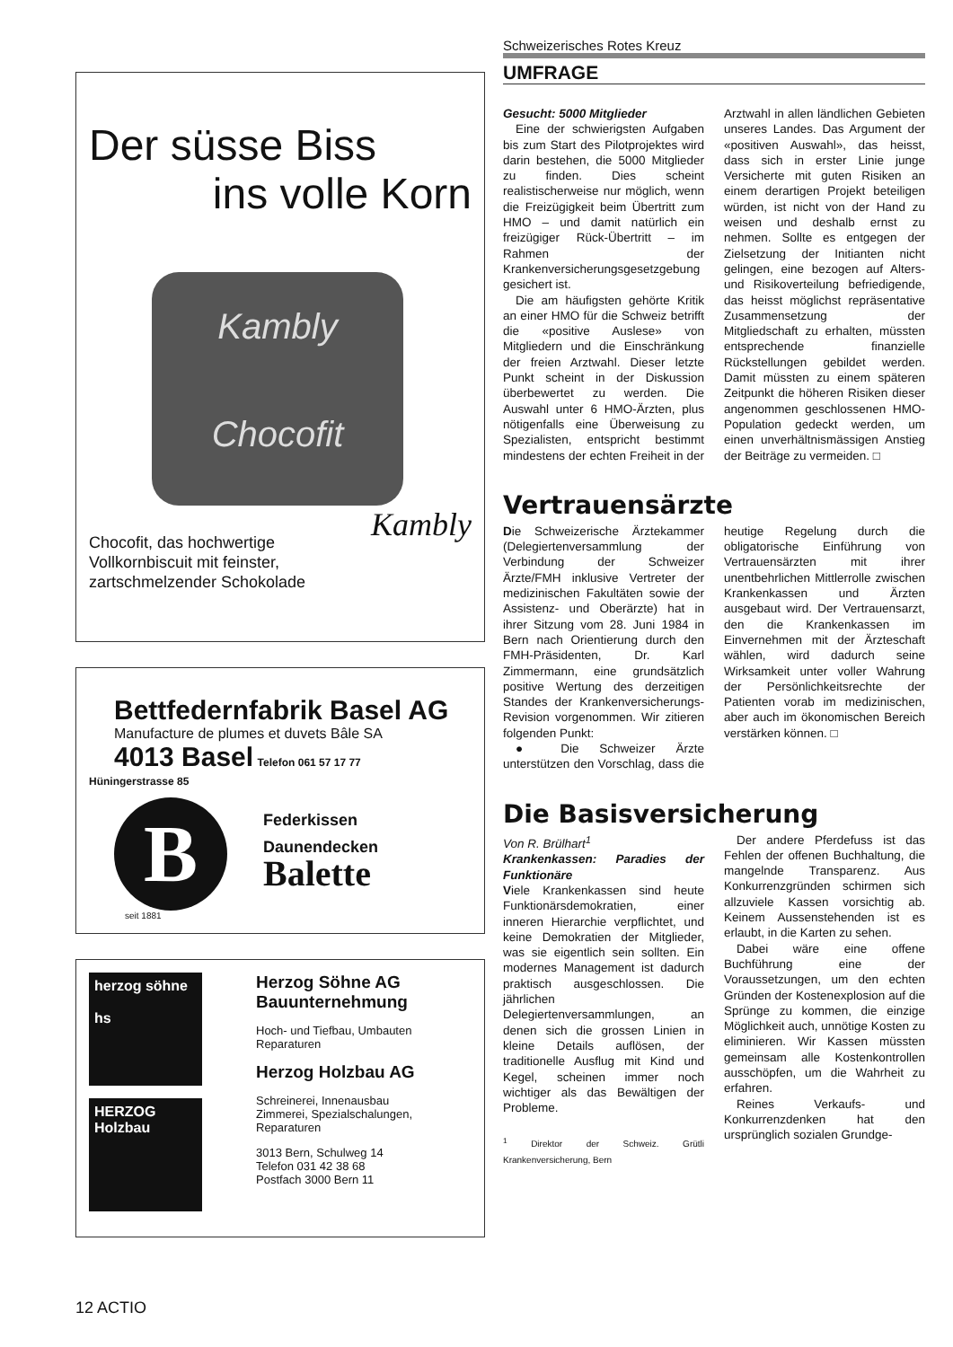Der süsse Biss
ins volle Korn
Kambly
Chocofit
Kambly
Chocofit, das hochwertige
Vollkornbiscuit mit feinster,
zartschmelzender Schokolade
Bettfedernfabrik Basel AG
Manufacture de plumes et duvets Bâle SA
4013 Basel Telefon 061 57 17 77
Hüningerstrasse 85
B
Federkissen
Daunendecken
Balette
seit 1881
herzog söhne
hs
HERZOG
Holzbau
Herzog Söhne AG
Bauunternehmung
Hoch- und Tiefbau, Umbauten
Reparaturen
Herzog Holzbau AG
Schreinerei, Innenausbau
Zimmerei, Spezialschalungen,
Reparaturen
3013 Bern, Schulweg 14
Telefon 031 42 38 68
Postfach 3000 Bern 11
Schweizerisches Rotes Kreuz
UMFRAGE
Gesucht: 5000 Mitglieder
Eine der schwierigsten Aufgaben bis zum Start des Pilotprojektes wird darin bestehen, die 5000 Mitglieder zu finden. Dies scheint realistischerweise nur möglich, wenn die Freizügigkeit beim Übertritt zum HMO – und damit natürlich ein freizügiger Rück-Übertritt – im Rahmen der Krankenversicherungsgesetzgebung gesichert ist.
Die am häufigsten gehörte Kritik an einer HMO für die Schweiz betrifft die «positive Auslese» von Mitgliedern und die Einschränkung der freien Arztwahl. Dieser letzte Punkt scheint in der Diskussion überbewertet zu werden. Die Auswahl unter 6 HMO-Ärzten, plus nötigenfalls eine Überweisung zu Spezialisten, entspricht bestimmt mindestens der echten Freiheit in der Arztwahl in allen ländlichen Gebieten unseres Landes. Das Argument der «positiven Auswahl», das heisst, dass sich in erster Linie junge Versicherte mit guten Risiken an einem derartigen Projekt beteiligen würden, ist nicht von der Hand zu weisen und deshalb ernst zu nehmen. Sollte es entgegen der Zielsetzung der Initianten nicht gelingen, eine bezogen auf Alters- und Risikoverteilung befriedigende, das heisst möglichst repräsentative Zusammensetzung der Mitgliedschaft zu erhalten, müssten entsprechende finanzielle Rückstellungen gebildet werden. Damit müssten zu einem späteren Zeitpunkt die höheren Risiken dieser angenommen geschlossenen HMO-Population gedeckt werden, um einen unverhältnismässigen Anstieg der Beiträge zu vermeiden. □
Vertrauensärzte
Die Schweizerische Ärztekammer (Delegiertenversammlung der Verbindung der Schweizer Ärzte/FMH inklusive Vertreter der medizinischen Fakultäten sowie der Assistenz- und Oberärzte) hat in ihrer Sitzung vom 28. Juni 1984 in Bern nach Orientierung durch den FMH-Präsidenten, Dr. Karl Zimmermann, eine grundsätzlich positive Wertung des derzeitigen Standes der Krankenversicherungs-Revision vorgenommen. Wir zitieren folgenden Punkt:
● Die Schweizer Ärzte unterstützen den Vorschlag, dass die heutige Regelung durch die obligatorische Einführung von Vertrauensärzten mit ihrer unentbehrlichen Mittlerrolle zwischen Krankenkassen und Ärzten ausgebaut wird. Der Vertrauensarzt, den die Krankenkassen im Einvernehmen mit der Ärzteschaft wählen, wird dadurch seine Wirksamkeit unter voller Wahrung der Persönlichkeitsrechte der Patienten vorab im medizinischen, aber auch im ökonomischen Bereich verstärken können. □
Die Basisversicherung
Von R. Brülhart<sup>1</sup>
Krankenkassen: Paradies der Funktionäre
Viele Krankenkassen sind heute Funktionärsdemokratien, einer inneren Hierarchie verpflichtet, und keine Demokratien der Mitglieder, was sie eigentlich sein sollten. Ein modernes Management ist dadurch praktisch ausgeschlossen. Die jährlichen Delegiertenversammlungen, an denen sich die grossen Linien in kleine Details auflösen, der traditionelle Ausflug mit Kind und Kegel, scheinen immer noch wichtiger als das Bewältigen der Probleme.
<sup>1</sup> Direktor der Schweiz. Grütli Krankenversicherung, Bern
Der andere Pferdefuss ist das Fehlen der offenen Buchhaltung, die mangelnde Transparenz. Aus Konkurrenzgründen schirmen sich allzuviele Kassen vorsichtig ab. Keinem Aussenstehenden ist es erlaubt, in die Karten zu sehen.
Dabei wäre eine offene Buchführung eine der Voraussetzungen, um den echten Gründen der Kostenexplosion auf die Sprünge zu kommen, die einzige Möglichkeit auch, unnötige Kosten zu eliminieren. Wir Kassen müssten gemeinsam alle Kostenkontrollen ausschöpfen, um die Wahrheit zu erfahren.
Reines Verkaufs- und Konkurrenzdenken hat den ursprünglich sozialen Grundge-
12 ACTIO